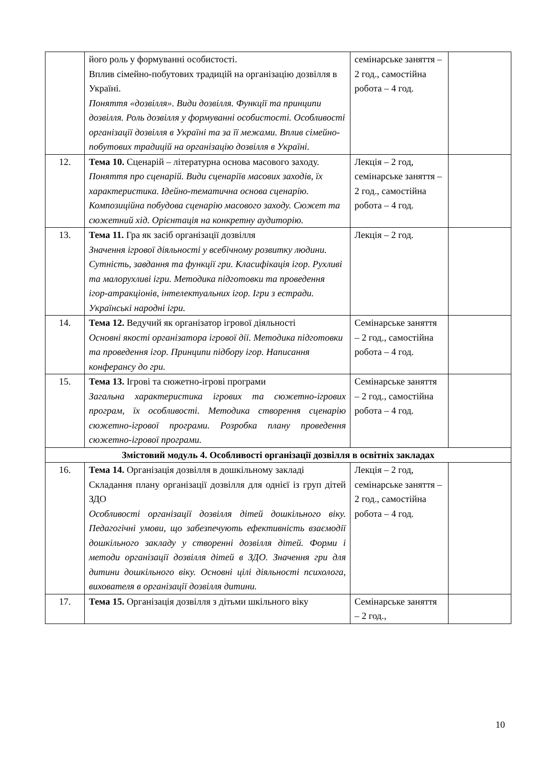| | його роль у формуванні особистості. Вплив сімейно-побутових традицій на організацію дозвілля в Україні. Поняття «дозвілля». Види дозвілля. Функції та принципи дозвілля. Роль дозвілля у формуванні особистості. Особливості організації дозвілля в Україні та за її межами. Вплив сімейно-побутових традицій на організацію дозвілля в Україні. | семінарське заняття – 2 год., самостійна робота – 4 год. | |
| 12. | Тема 10. Сценарій – літературна основа масового заходу. Поняття про сценарій. Види сценаріїв масових заходів, їх характеристика. Ідейно-тематична основа сценарію. Композиційна побудова сценарію масового заходу. Сюжет та сюжетний хід. Орієнтація на конкретну аудиторію. | Лекція – 2 год, семінарське заняття – 2 год., самостійна робота – 4 год. | |
| 13. | Тема 11. Гра як засіб організації дозвілля Значення ігрової діяльності у всебічному розвитку людини. Сутність, завдання та функції гри. Класифікація ігор. Рухливі та малорухливі ігри. Методика підготовки та проведення ігор-атракціонів, інтелектуальних ігор. Ігри з естради. Українські народні ігри. | Лекція – 2 год. | |
| 14. | Тема 12. Ведучий як організатор ігрової діяльності Основні якості організатора ігрової дії. Методика підготовки та проведення ігор. Принципи підбору ігор. Написання конферансу до гри. | Семінарське заняття – 2 год., самостійна робота – 4 год. | |
| 15. | Тема 13. Ігрові та сюжетно-ігрові програми Загальна характеристика ігрових та сюжетно-ігрових програм, їх особливості. Методика створення сценарію сюжетно-ігрової програми. Розробка плану проведення сюжетно-ігрової програми. | Семінарське заняття – 2 год., самостійна робота – 4 год. | |
| Змістовий модуль 4. Особливості організації дозвілля в освітніх закладах | | | |
| 16. | Тема 14. Організація дозвілля в дошкільному закладі Складання плану організації дозвілля для однієї із груп дітей ЗДО Особливості організації дозвілля дітей дошкільного віку. Педагогічні умови, що забезпечують ефективність взаємодії дошкільного закладу у створенні дозвілля дітей. Форми і методи організації дозвілля дітей в ЗДО. Значення гри для дитини дошкільного віку. Основні цілі діяльності психолога, вихователя в організації дозвілля дитини. | Лекція – 2 год, семінарське заняття – 2 год., самостійна робота – 4 год. | |
| 17. | Тема 15. Організація дозвілля з дітьми шкільного віку | Семінарське заняття – 2 год., | |
10